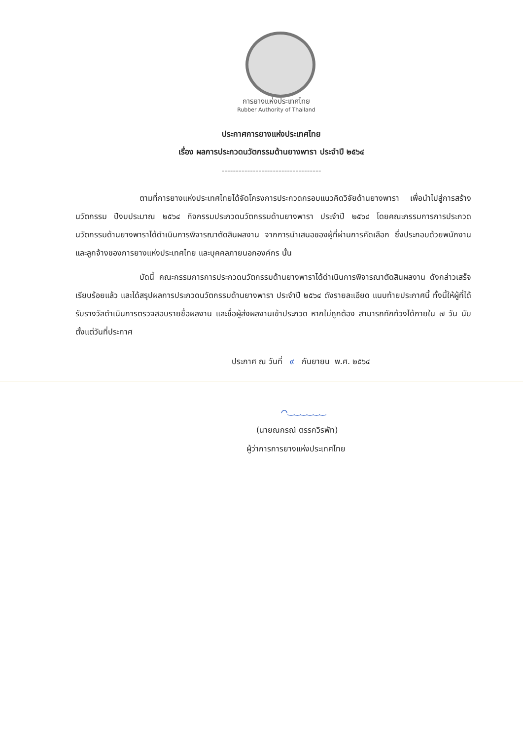การยางแห่งประเทศไทย
Rubber Authority of Thailand
ประกาศการยางแห่งประเทศไทย
เรื่อง ผลการประกวดนวัตกรรมด้านยางพารา ประจำปี ๒๕๖๔
-----------------------------------
ตามที่การยางแห่งประเทศไทยได้จัดโครงการประกวดกรอบแนวคิดวิจัยด้านยางพารา เพื่อนำไปสู่การสร้างนวัตกรรม ปีงบประมาณ ๒๕๖๔ กิจกรรมประกวดนวัตกรรมด้านยางพารา ประจำปี ๒๕๖๔ โดยคณะกรรมการการประกวดนวัตกรรมด้านยางพาราได้ดำเนินการพิจารณาตัดสินผลงาน จากการนำเสนอของผู้ที่ผ่านการคัดเลือก ซึ่งประกอบด้วยพนักงานและลูกจ้างของการยางแห่งประเทศไทย และบุคคลภายนอกองค์กร นั้น
บัดนี้ คณะกรรมการการประกวดนวัตกรรมด้านยางพาราได้ดำเนินการพิจารณาตัดสินผลงาน ดังกล่าวเสร็จเรียบร้อยแล้ว และได้สรุปผลการประกวดนวัตกรรมด้านยางพารา ประจำปี ๒๕๖๔ ดังรายละเอียด แนบท้ายประกาศนี้ ทั้งนี้ให้ผู้ที่ได้รับรางวัลดำเนินการตรวจสอบรายชื่อผลงาน และชื่อผู้ส่งผลงานเข้าประกวด หากไม่ถูกต้อง สามารถทักท้วงได้ภายใน ๗ วัน นับตั้งแต่วันที่ประกาศ
ประกาศ ณ วันที่ ๙ กันยายน พ.ศ. ๒๕๖๔
⌒‿‿‿‿‿‿
(นายณกรณ์ ตรรกวิรพัท)
ผู้ว่าการการยางแห่งประเทศไทย